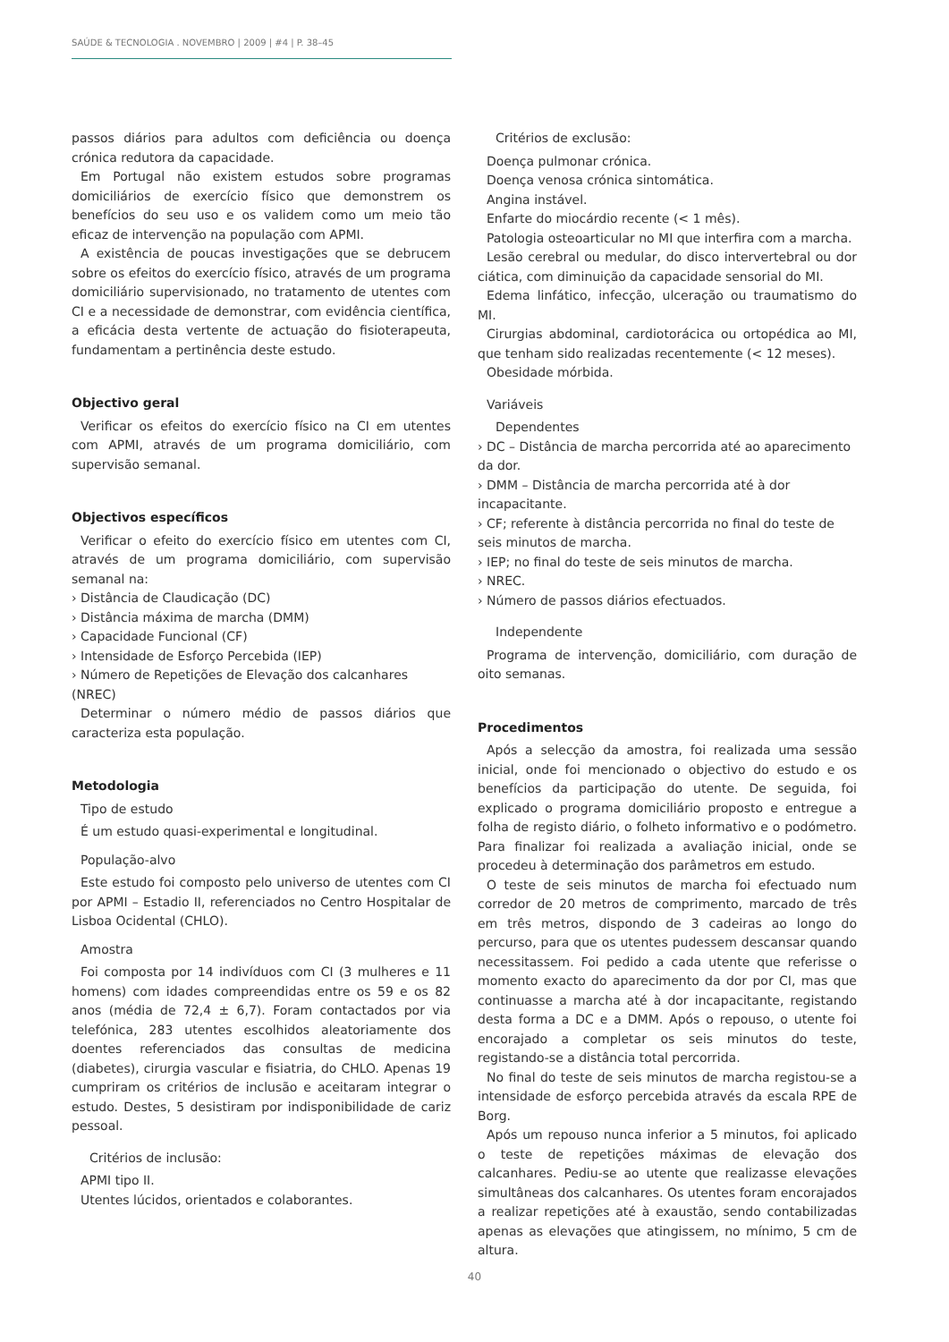SAÚDE & TECNOLOGIA . NOVEMBRO | 2009 | #4 | P. 38–45
passos diários para adultos com deficiência ou doença crónica redutora da capacidade.
Em Portugal não existem estudos sobre programas domiciliários de exercício físico que demonstrem os benefícios do seu uso e os validem como um meio tão eficaz de intervenção na população com APMI.
A existência de poucas investigações que se debrucem sobre os efeitos do exercício físico, através de um programa domiciliário supervisionado, no tratamento de utentes com CI e a necessidade de demonstrar, com evidência científica, a eficácia desta vertente de actuação do fisioterapeuta, fundamentam a pertinência deste estudo.
Objectivo geral
Verificar os efeitos do exercício físico na CI em utentes com APMI, através de um programa domiciliário, com supervisão semanal.
Objectivos específicos
Verificar o efeito do exercício físico em utentes com CI, através de um programa domiciliário, com supervisão semanal na:
› Distância de Claudicação (DC)
› Distância máxima de marcha (DMM)
› Capacidade Funcional (CF)
› Intensidade de Esforço Percebida (IEP)
› Número de Repetições de Elevação dos calcanhares (NREC)
Determinar o número médio de passos diários que caracteriza esta população.
Metodologia
Tipo de estudo
É um estudo quasi-experimental e longitudinal.
População-alvo
Este estudo foi composto pelo universo de utentes com CI por APMI – Estadio II, referenciados no Centro Hospitalar de Lisboa Ocidental (CHLO).
Amostra
Foi composta por 14 indivíduos com CI (3 mulheres e 11 homens) com idades compreendidas entre os 59 e os 82 anos (média de 72,4 ± 6,7). Foram contactados por via telefónica, 283 utentes escolhidos aleatoriamente dos doentes referenciados das consultas de medicina (diabetes), cirurgia vascular e fisiatria, do CHLO. Apenas 19 cumpriram os critérios de inclusão e aceitaram integrar o estudo. Destes, 5 desistiram por indisponibilidade de cariz pessoal.
Critérios de inclusão:
APMI tipo II.
Utentes lúcidos, orientados e colaborantes.
Critérios de exclusão:
Doença pulmonar crónica.
Doença venosa crónica sintomática.
Angina instável.
Enfarte do miocárdio recente (< 1 mês).
Patologia osteoarticular no MI que interfira com a marcha.
Lesão cerebral ou medular, do disco intervertebral ou dor ciática, com diminuição da capacidade sensorial do MI.
Edema linfático, infecção, ulceração ou traumatismo do MI.
Cirurgias abdominal, cardiotorácica ou ortopédica ao MI, que tenham sido realizadas recentemente (< 12 meses).
Obesidade mórbida.
Variáveis
Dependentes
› DC – Distância de marcha percorrida até ao aparecimento da dor.
› DMM – Distância de marcha percorrida até à dor incapacitante.
› CF; referente à distância percorrida no final do teste de seis minutos de marcha.
› IEP; no final do teste de seis minutos de marcha.
› NREC.
› Número de passos diários efectuados.
Independente
Programa de intervenção, domiciliário, com duração de oito semanas.
Procedimentos
Após a selecção da amostra, foi realizada uma sessão inicial, onde foi mencionado o objectivo do estudo e os benefícios da participação do utente. De seguida, foi explicado o programa domiciliário proposto e entregue a folha de registo diário, o folheto informativo e o podómetro. Para finalizar foi realizada a avaliação inicial, onde se procedeu à determinação dos parâmetros em estudo.
O teste de seis minutos de marcha foi efectuado num corredor de 20 metros de comprimento, marcado de três em três metros, dispondo de 3 cadeiras ao longo do percurso, para que os utentes pudessem descansar quando necessitassem. Foi pedido a cada utente que referisse o momento exacto do aparecimento da dor por CI, mas que continuasse a marcha até à dor incapacitante, registando desta forma a DC e a DMM. Após o repouso, o utente foi encorajado a completar os seis minutos do teste, registando-se a distância total percorrida.
No final do teste de seis minutos de marcha registou-se a intensidade de esforço percebida através da escala RPE de Borg.
Após um repouso nunca inferior a 5 minutos, foi aplicado o teste de repetições máximas de elevação dos calcanhares. Pediu-se ao utente que realizasse elevações simultâneas dos calcanhares. Os utentes foram encorajados a realizar repetições até à exaustão, sendo contabilizadas apenas as elevações que atingissem, no mínimo, 5 cm de altura.
40